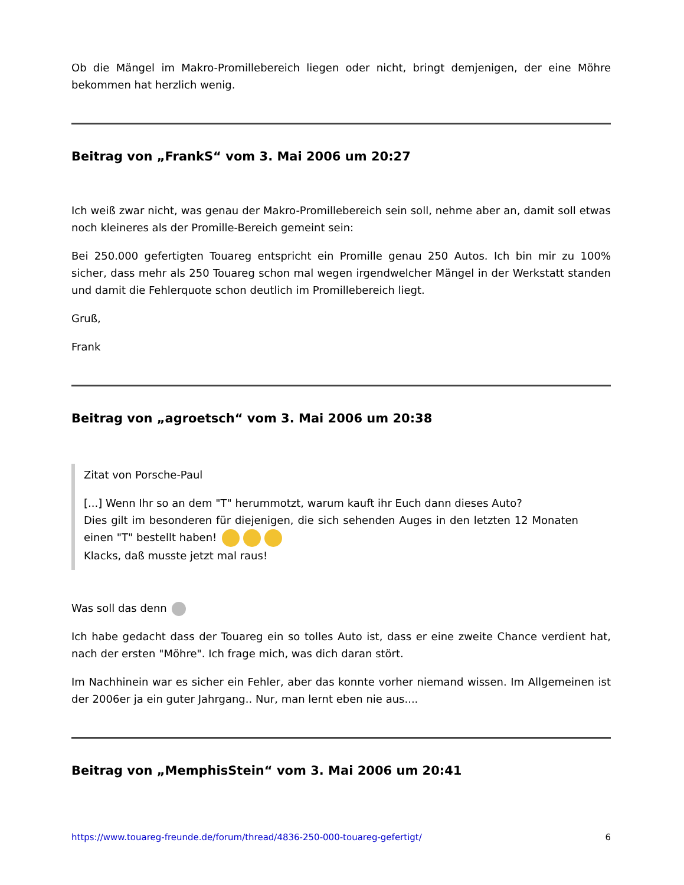Ob die Mängel im Makro-Promillebereich liegen oder nicht, bringt demjenigen, der eine Möhre bekommen hat herzlich wenig.
Beitrag von „FrankS“ vom 3. Mai 2006 um 20:27
Ich weiß zwar nicht, was genau der Makro-Promillebereich sein soll, nehme aber an, damit soll etwas noch kleineres als der Promille-Bereich gemeint sein:
Bei 250.000 gefertigten Touareg entspricht ein Promille genau 250 Autos. Ich bin mir zu 100% sicher, dass mehr als 250 Touareg schon mal wegen irgendwelcher Mängel in der Werkstatt standen und damit die Fehlerquote schon deutlich im Promillebereich liegt.
Gruß,
Frank
Beitrag von „agroetsch“ vom 3. Mai 2006 um 20:38
Zitat von Porsche-Paul
[...] Wenn Ihr so an dem "T" herummotzt, warum kauft ihr Euch dann dieses Auto?
Dies gilt im besonderen für diejenigen, die sich sehenden Auges in den letzten 12 Monaten einen "T" bestellt haben!
Klacks, daß musste jetzt mal raus!
Was soll das denn
Ich habe gedacht dass der Touareg ein so tolles Auto ist, dass er eine zweite Chance verdient hat, nach der ersten "Möhre". Ich frage mich, was dich daran stört.
Im Nachhinein war es sicher ein Fehler, aber das konnte vorher niemand wissen. Im Allgemeinen ist der 2006er ja ein guter Jahrgang.. Nur, man lernt eben nie aus....
Beitrag von „MemphisStein“ vom 3. Mai 2006 um 20:41
https://www.touareg-freunde.de/forum/thread/4836-250-000-touareg-gefertigt/ 6